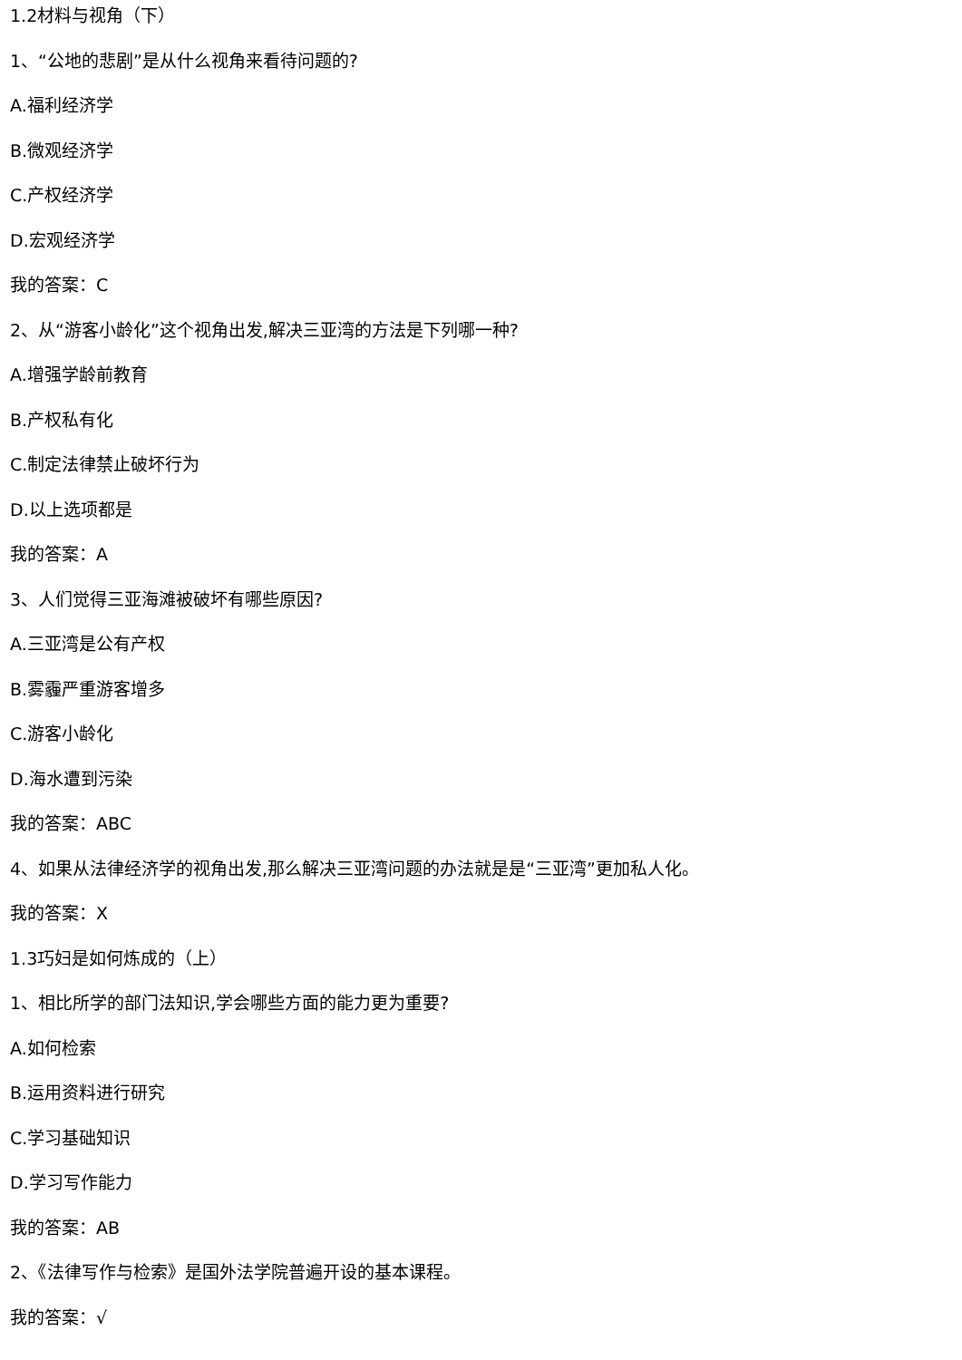1.2材料与视角（下）
1、“公地的悲剧”是从什么视角来看待问题的?
A.福利经济学
B.微观经济学
C.产权经济学
D.宏观经济学
我的答案：C
2、从“游客小龄化”这个视角出发,解决三亚湾的方法是下列哪一种?
A.增强学龄前教育
B.产权私有化
C.制定法律禁止破坏行为
D.以上选项都是
我的答案：A
3、人们觉得三亚海滩被破坏有哪些原因?
A.三亚湾是公有产权
B.雾霾严重游客增多
C.游客小龄化
D.海水遭到污染
我的答案：ABC
4、如果从法律经济学的视角出发,那么解决三亚湾问题的办法就是是“三亚湾”更加私人化。
我的答案：X
1.3巧妇是如何炼成的（上）
1、相比所学的部门法知识,学会哪些方面的能力更为重要?
A.如何检索
B.运用资料进行研究
C.学习基础知识
D.学习写作能力
我的答案：AB
2、《法律写作与检索》是国外法学院普遍开设的基本课程。
我的答案：√